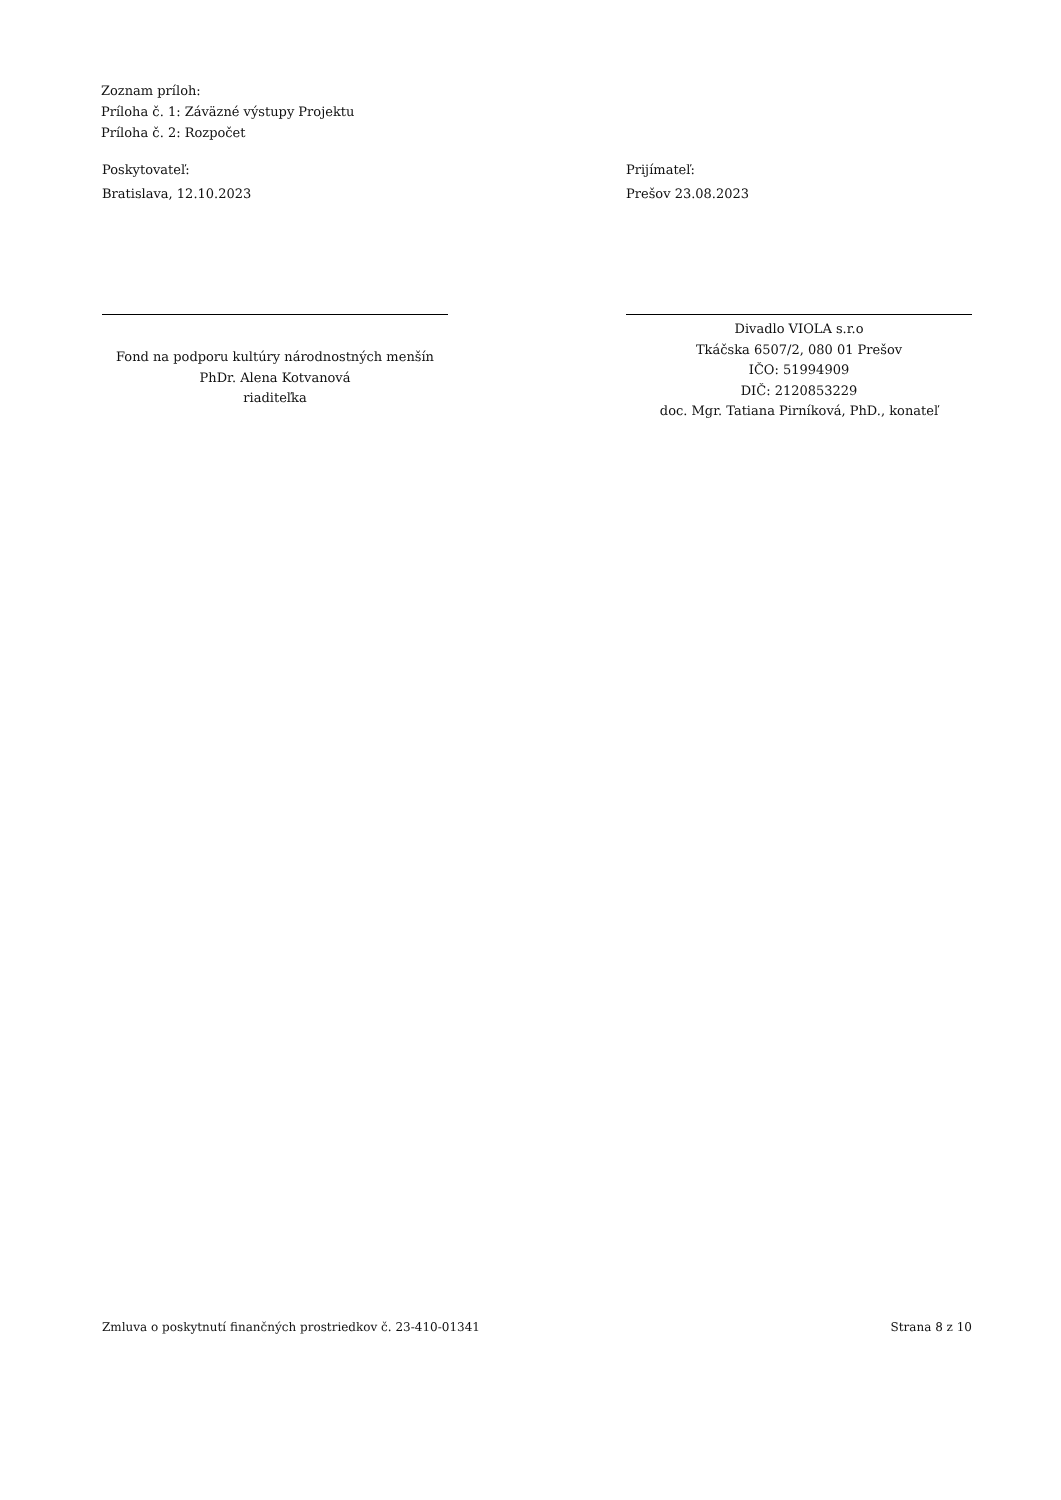Zoznam príloh:
Príloha č. 1: Záväzné výstupy Projektu
Príloha č. 2: Rozpočet
Poskytovateľ:
Bratislava, 12.10.2023
Fond na podporu kultúry národnostných menšín
PhDr. Alena Kotvanová
riaditeľka
Prijímateľ:
Prešov 23.08.2023
Divadlo VIOLA s.r.o
Tkáčska 6507/2, 080 01 Prešov
IČO: 51994909
DIČ: 2120853229
doc. Mgr. Tatiana Pirníková, PhD., konateľ
Zmluva o poskytnutí finančných prostriedkov č. 23-410-01341 Strana 8 z 10